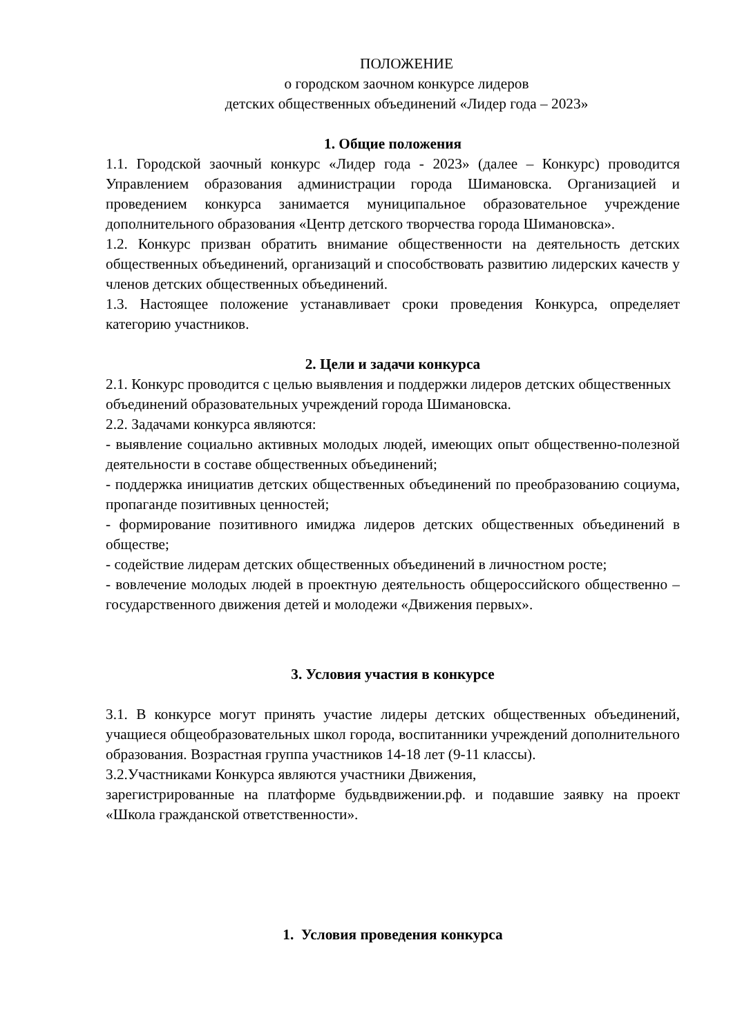ПОЛОЖЕНИЕ
о городском заочном конкурсе лидеров
детских общественных объединений «Лидер года – 2023»
1. Общие положения
1.1. Городской заочный конкурс «Лидер года - 2023» (далее – Конкурс) проводится Управлением образования администрации города Шимановска. Организацией и проведением конкурса занимается муниципальное образовательное учреждение дополнительного образования «Центр детского творчества города Шимановска».
1.2. Конкурс призван обратить внимание общественности на деятельность детских общественных объединений, организаций и способствовать развитию лидерских качеств у членов детских общественных объединений.
1.3. Настоящее положение устанавливает сроки проведения Конкурса, определяет категорию участников.
2. Цели и задачи конкурса
2.1. Конкурс проводится с целью выявления и поддержки лидеров детских общественных объединений образовательных учреждений города Шимановска.
2.2. Задачами конкурса являются:
- выявление социально активных молодых людей, имеющих опыт общественно-полезной деятельности в составе общественных объединений;
- поддержка инициатив детских общественных объединений по преобразованию социума, пропаганде позитивных ценностей;
- формирование позитивного имиджа лидеров детских общественных объединений в обществе;
- содействие лидерам детских общественных объединений в личностном росте;
- вовлечение молодых людей в проектную деятельность общероссийского общественно – государственного движения детей и молодежи «Движения первых».
3. Условия участия в конкурсе
3.1. В конкурсе могут принять участие лидеры детских общественных объединений, учащиеся общеобразовательных школ города, воспитанники учреждений дополнительного образования. Возрастная группа участников 14-18 лет (9-11 классы).
3.2.Участниками Конкурса являются участники Движения,
зарегистрированные на платформе будьвдвижении.рф. и подавшие заявку на проект «Школа гражданской ответственности».
1. Условия проведения конкурса